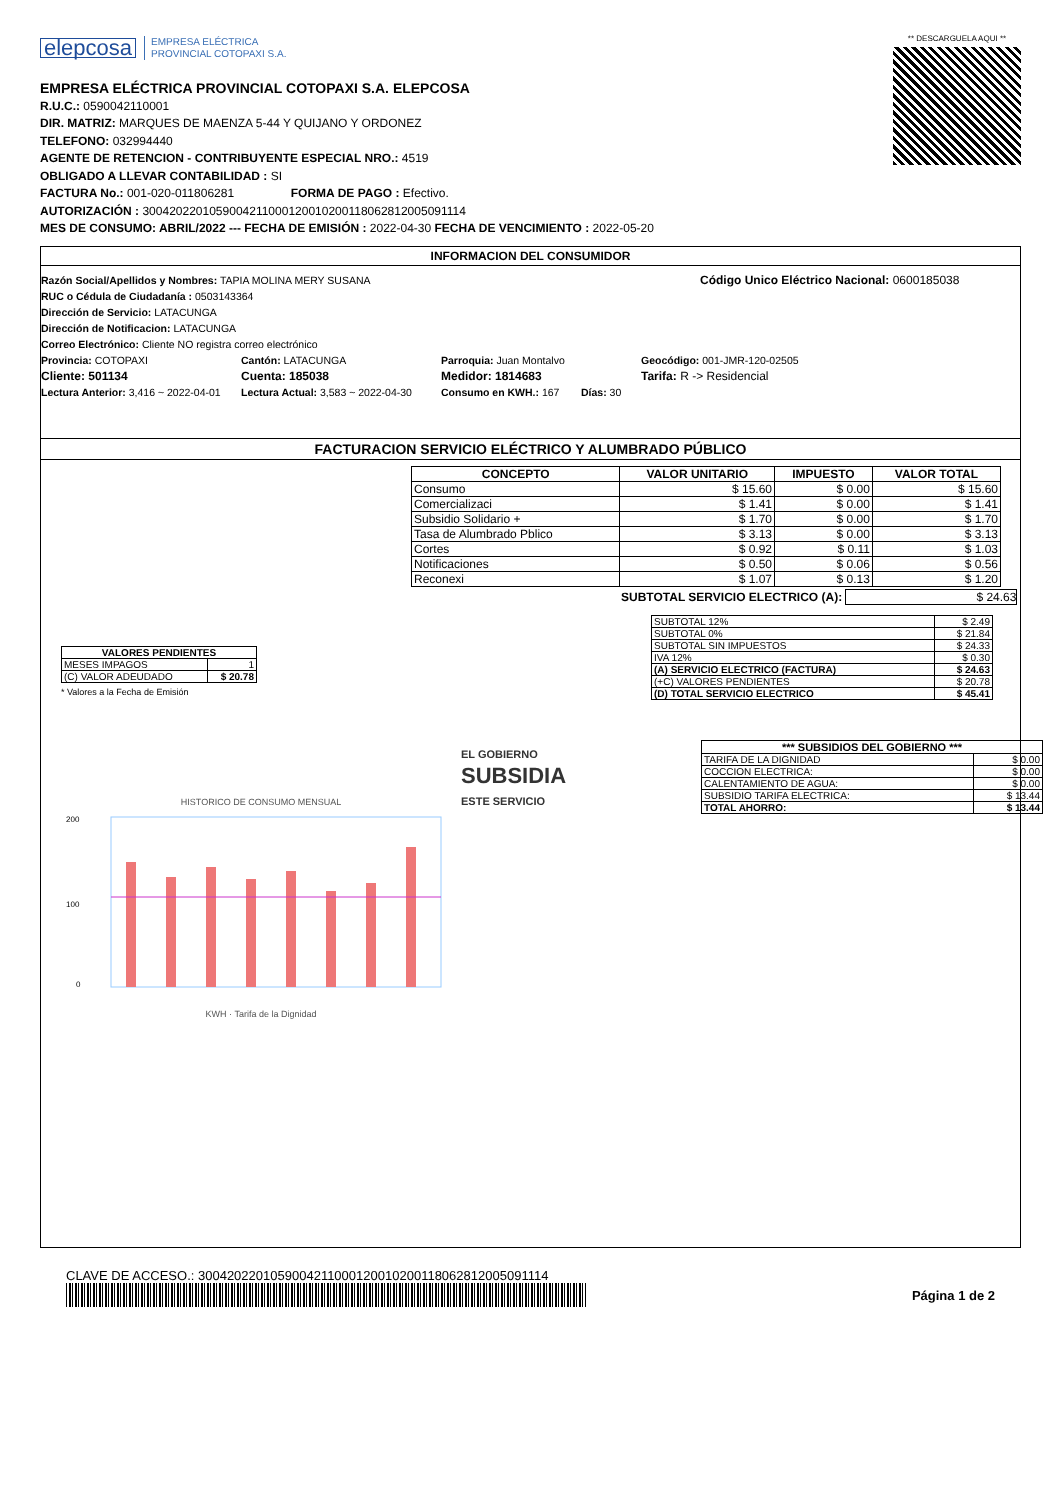elepcosa EMPRESA ELÉCTRICA
PROVINCIAL COTOPAXI S.A.
EMPRESA ELÉCTRICA PROVINCIAL COTOPAXI S.A. ELEPCOSA
R.U.C.: 0590042110001
DIR. MATRIZ: MARQUES DE MAENZA 5-44 Y QUIJANO Y ORDONEZ
TELEFONO: 032994440
AGENTE DE RETENCION - CONTRIBUYENTE ESPECIAL NRO.: 4519
OBLIGADO A LLEVAR CONTABILIDAD : SI
FACTURA No.: 001-020-011806281 FORMA DE PAGO : Efectivo.
AUTORIZACIÓN : 3004202201059004211000120010200118062812005091114
MES DE CONSUMO: ABRIL/2022 --- FECHA DE EMISIÓN : 2022-04-30 FECHA DE VENCIMIENTO : 2022-05-20
** DESCARGUELA AQUI **
INFORMACION DEL CONSUMIDOR
Código Unico Eléctrico Nacional: 0600185038
Razón Social/Apellidos y Nombres: TAPIA MOLINA MERY SUSANA
RUC o Cédula de Ciudadanía : 0503143364
Dirección de Servicio: LATACUNGA
Dirección de Notificacion: LATACUNGA
Correo Electrónico: Cliente NO registra correo electrónico
Provincia: COTOPAXI Cantón: LATACUNGA Parroquia: Juan Montalvo Geocódigo: 001-JMR-120-02505
Cliente: 501134 Cuenta: 185038 Medidor: 1814683 Tarifa: R -> Residencial
Lectura Anterior: 3,416 ~ 2022-04-01 Lectura Actual: 3,583 ~ 2022-04-30 Consumo en KWH.: 167 Días: 30
FACTURACION SERVICIO ELÉCTRICO Y ALUMBRADO PÚBLICO
| VALORES PENDIENTES | |
| --- | --- |
| MESES IMPAGOS | 1 |
| (C) VALOR ADEUDADO | $ 20.78 |
* Valores a la Fecha de Emisión
HISTORICO DE CONSUMO MENSUAL
200
100
0
KWH · Tarifa de la Dignidad
| CONCEPTO | VALOR UNITARIO | IMPUESTO | VALOR TOTAL |
| --- | --- | --- | --- |
| Consumo | $ 15.60 | $ 0.00 | $ 15.60 |
| Comercializaci | $ 1.41 | $ 0.00 | $ 1.41 |
| Subsidio Solidario + | $ 1.70 | $ 0.00 | $ 1.70 |
| Tasa de Alumbrado Pblico | $ 3.13 | $ 0.00 | $ 3.13 |
| Cortes | $ 0.92 | $ 0.11 | $ 1.03 |
| Notificaciones | $ 0.50 | $ 0.06 | $ 0.56 |
| Reconexi | $ 1.07 | $ 0.13 | $ 1.20 |
SUBTOTAL SERVICIO ELECTRICO (A): $ 24.63
| SUBTOTAL 12% | $ 2.49 |
| SUBTOTAL 0% | $ 21.84 |
| SUBTOTAL SIN IMPUESTOS | $ 24.33 |
| IVA 12% | $ 0.30 |
| (A) SERVICIO ELECTRICO (FACTURA) | $ 24.63 |
| (+C) VALORES PENDIENTES | $ 20.78 |
| (D) TOTAL SERVICIO ELECTRICO | $ 45.41 |
EL GOBIERNO
SUBSIDIA
ESTE SERVICIO
| *** SUBSIDIOS DEL GOBIERNO *** | |
| --- | --- |
| TARIFA DE LA DIGNIDAD | $ 0.00 |
| COCCION ELECTRICA: | $ 0.00 |
| CALENTAMIENTO DE AGUA: | $ 0.00 |
| SUBSIDIO TARIFA ELECTRICA: | $ 13.44 |
| TOTAL AHORRO: | $ 13.44 |
CLAVE DE ACCESO.: 3004202201059004211000120010200118062812005091114
Página 1 de 2